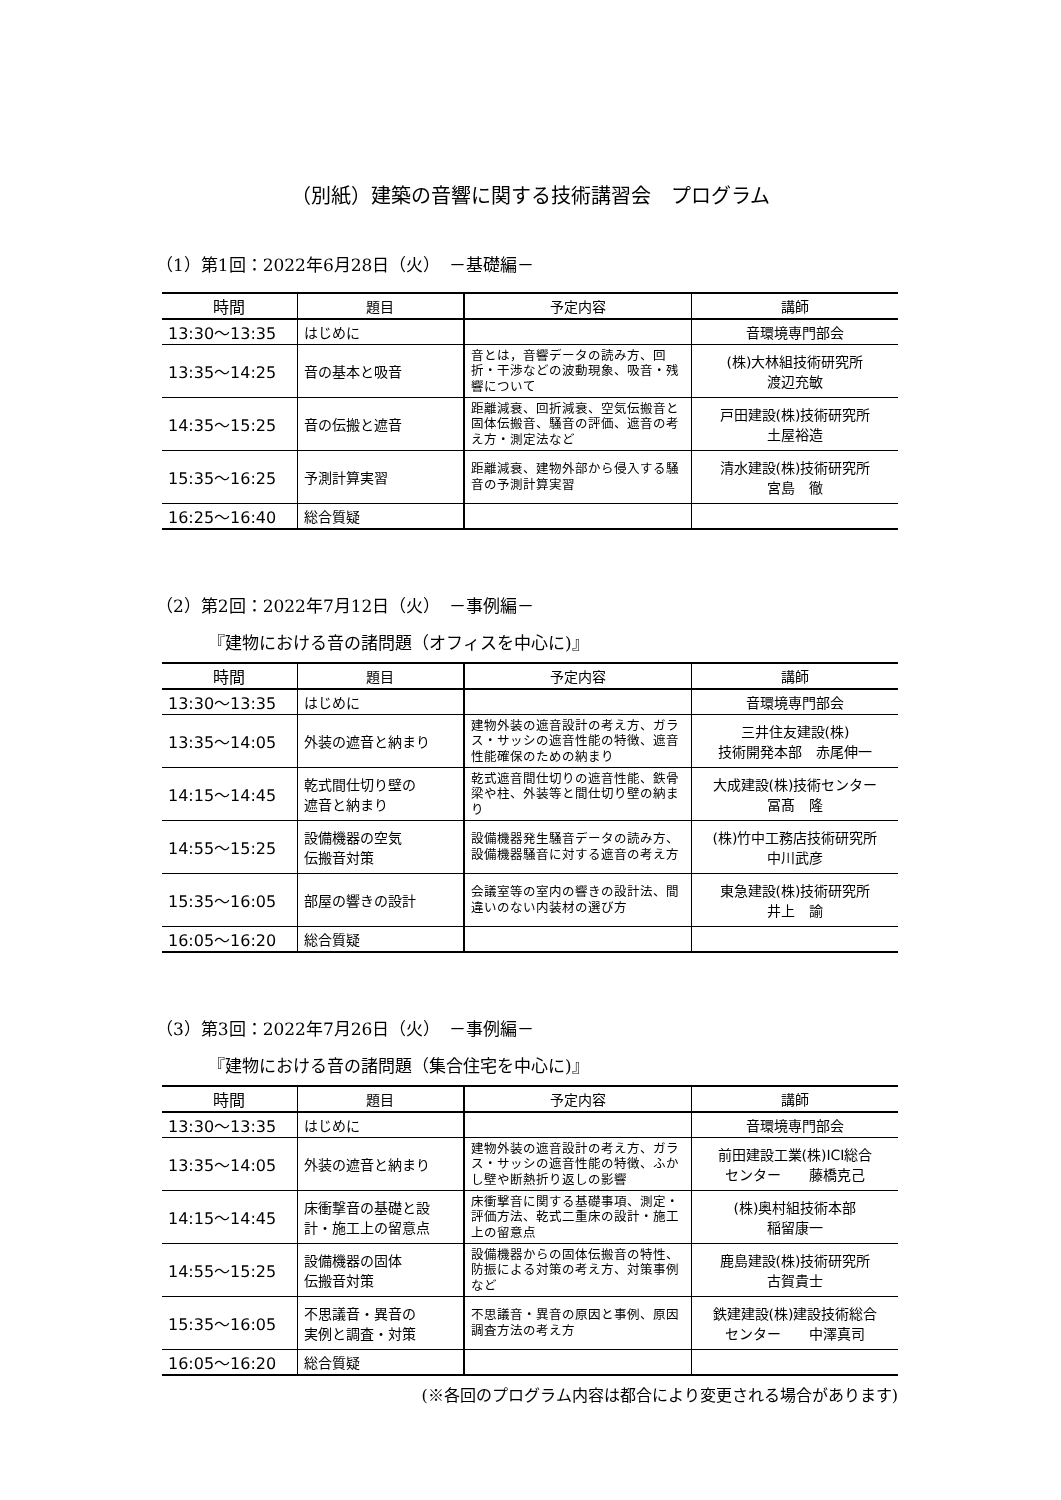（別紙）建築の音響に関する技術講習会　プログラム
（1）第1回：2022年6月28日（火）　－基礎編－
| 時間 | 題目 | 予定内容 | 講師 |
| --- | --- | --- | --- |
| 13:30～13:35 | はじめに | | 音環境専門部会 |
| 13:35～14:25 | 音の基本と吸音 | 音とは，音響データの読み方、回折・干渉などの波動現象、吸音・残響について | (株)大林組技術研究所 渡辺充敏 |
| 14:35～15:25 | 音の伝搬と遮音 | 距離減衰、回折減衰、空気伝搬音と固体伝搬音、騒音の評価、遮音の考え方・測定法など | 戸田建設(株)技術研究所 土屋裕造 |
| 15:35～16:25 | 予測計算実習 | 距離減衰、建物外部から侵入する騒音の予測計算実習 | 清水建設(株)技術研究所 宮島 徹 |
| 16:25～16:40 | 総合質疑 | | |
（2）第2回：2022年7月12日（火）　－事例編－
『建物における音の諸問題（オフィスを中心に)』
| 時間 | 題目 | 予定内容 | 講師 |
| --- | --- | --- | --- |
| 13:30～13:35 | はじめに | | 音環境専門部会 |
| 13:35～14:05 | 外装の遮音と納まり | 建物外装の遮音設計の考え方、ガラス・サッシの遮音性能の特徴、遮音性能確保のための納まり | 三井住友建設(株) 技術開発本部 赤尾伸一 |
| 14:15～14:45 | 乾式間仕切り壁の 遮音と納まり | 乾式遮音間仕切りの遮音性能、鉄骨梁や柱、外装等と間仕切り壁の納まり | 大成建設(株)技術センター 冨髙 隆 |
| 14:55～15:25 | 設備機器の空気 伝搬音対策 | 設備機器発生騒音データの読み方、設備機器騒音に対する遮音の考え方 | (株)竹中工務店技術研究所 中川武彦 |
| 15:35～16:05 | 部屋の響きの設計 | 会議室等の室内の響きの設計法、間違いのない内装材の選び方 | 東急建設(株)技術研究所 井上 諭 |
| 16:05～16:20 | 総合質疑 | | |
（3）第3回：2022年7月26日（火）　－事例編－
『建物における音の諸問題（集合住宅を中心に)』
| 時間 | 題目 | 予定内容 | 講師 |
| --- | --- | --- | --- |
| 13:30～13:35 | はじめに | | 音環境専門部会 |
| 13:35～14:05 | 外装の遮音と納まり | 建物外装の遮音設計の考え方、ガラス・サッシの遮音性能の特徴、ふかし壁や断熱折り返しの影響 | 前田建設工業(株)ICI総合 センター 藤橋克己 |
| 14:15～14:45 | 床衝撃音の基礎と設計・施工上の留意点 | 床衝撃音に関する基礎事項、測定・評価方法、乾式二重床の設計・施工上の留意点 | (株)奥村組技術本部 稲留康一 |
| 14:55～15:25 | 設備機器の固体 伝搬音対策 | 設備機器からの固体伝搬音の特性、防振による対策の考え方、対策事例など | 鹿島建設(株)技術研究所 古賀貴士 |
| 15:35～16:05 | 不思議音・異音の 実例と調査・対策 | 不思議音・異音の原因と事例、原因調査方法の考え方 | 鉄建建設(株)建設技術総合 センター 中澤真司 |
| 16:05～16:20 | 総合質疑 | | |
(※各回のプログラム内容は都合により変更される場合があります)